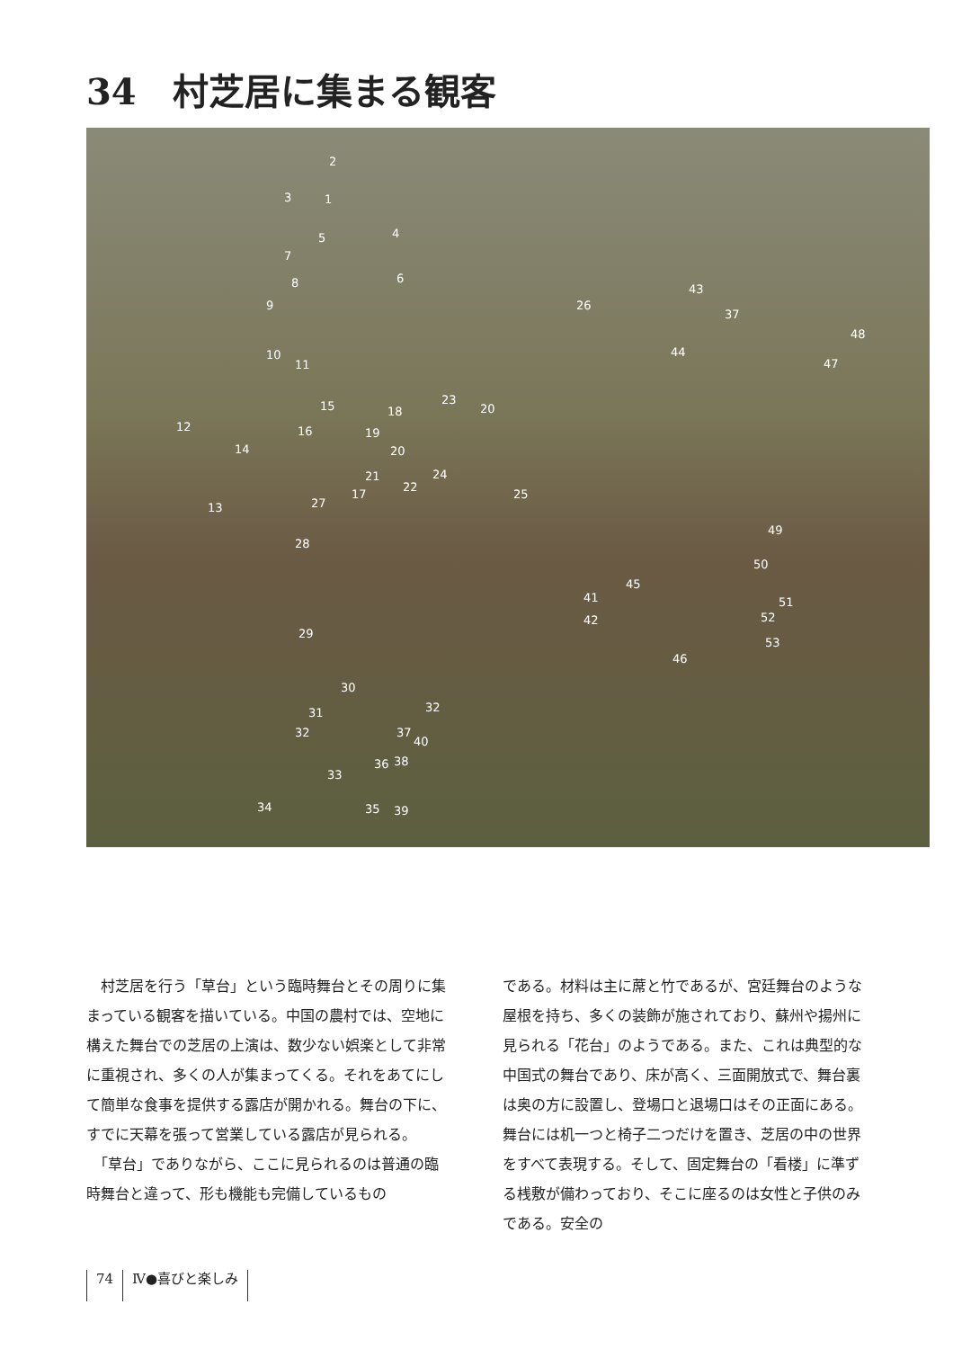34　村芝居に集まる観客
2
3 1
4 5
7
8 6
9
10
11
26
43
37
48
44
47
12
15
16
18
23
20
19
14 20
21 24
17
22
25
13 27
28
49
50
45
41 51
42 52
29
53
46
30
32 31
32 37
40
36 38
33
34 35 39
　村芝居を行う「草台」という臨時舞台とその周りに集まっている観客を描いている。中国の農村では、空地に構えた舞台での芝居の上演は、数少ない娯楽として非常に重視され、多くの人が集まってくる。それをあてにして簡単な食事を提供する露店が開かれる。舞台の下に、すでに天幕を張って営業している露店が見られる。
　「草台」でありながら、ここに見られるのは普通の臨時舞台と違って、形も機能も完備しているもの
である。材料は主に蓆と竹であるが、宮廷舞台のような屋根を持ち、多くの装飾が施されており、蘇州や揚州に見られる「花台」のようである。また、これは典型的な中国式の舞台であり、床が高く、三面開放式で、舞台裏は奥の方に設置し、登場口と退場口はその正面にある。舞台には机一つと椅子二つだけを置き、芝居の中の世界をすべて表現する。そして、固定舞台の「看楼」に準ずる桟敷が備わっており、そこに座るのは女性と子供のみである。安全の
74 Ⅳ●喜びと楽しみ